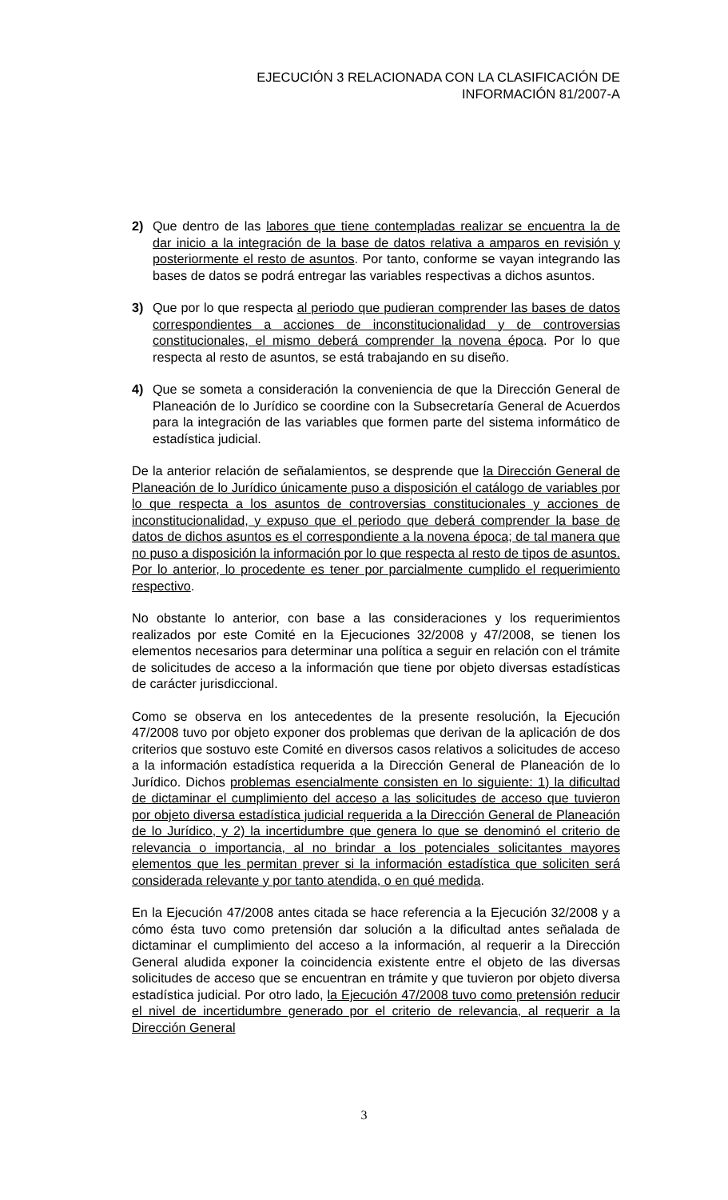EJECUCIÓN 3 RELACIONADA CON LA CLASIFICACIÓN DE
INFORMACIÓN 81/2007-A
2) Que dentro de las labores que tiene contempladas realizar se encuentra la de dar inicio a la integración de la base de datos relativa a amparos en revisión y posteriormente el resto de asuntos. Por tanto, conforme se vayan integrando las bases de datos se podrá entregar las variables respectivas a dichos asuntos.
3) Que por lo que respecta al periodo que pudieran comprender las bases de datos correspondientes a acciones de inconstitucionalidad y de controversias constitucionales, el mismo deberá comprender la novena época. Por lo que respecta al resto de asuntos, se está trabajando en su diseño.
4) Que se someta a consideración la conveniencia de que la Dirección General de Planeación de lo Jurídico se coordine con la Subsecretaría General de Acuerdos para la integración de las variables que formen parte del sistema informático de estadística judicial.
De la anterior relación de señalamientos, se desprende que la Dirección General de Planeación de lo Jurídico únicamente puso a disposición el catálogo de variables por lo que respecta a los asuntos de controversias constitucionales y acciones de inconstitucionalidad, y expuso que el periodo que deberá comprender la base de datos de dichos asuntos es el correspondiente a la novena época; de tal manera que no puso a disposición la información por lo que respecta al resto de tipos de asuntos. Por lo anterior, lo procedente es tener por parcialmente cumplido el requerimiento respectivo.
No obstante lo anterior, con base a las consideraciones y los requerimientos realizados por este Comité en la Ejecuciones 32/2008 y 47/2008, se tienen los elementos necesarios para determinar una política a seguir en relación con el trámite de solicitudes de acceso a la información que tiene por objeto diversas estadísticas de carácter jurisdiccional.
Como se observa en los antecedentes de la presente resolución, la Ejecución 47/2008 tuvo por objeto exponer dos problemas que derivan de la aplicación de dos criterios que sostuvo este Comité en diversos casos relativos a solicitudes de acceso a la información estadística requerida a la Dirección General de Planeación de lo Jurídico. Dichos problemas esencialmente consisten en lo siguiente: 1) la dificultad de dictaminar el cumplimiento del acceso a las solicitudes de acceso que tuvieron por objeto diversa estadística judicial requerida a la Dirección General de Planeación de lo Jurídico, y 2) la incertidumbre que genera lo que se denominó el criterio de relevancia o importancia, al no brindar a los potenciales solicitantes mayores elementos que les permitan prever si la información estadística que soliciten será considerada relevante y por tanto atendida, o en qué medida.
En la Ejecución 47/2008 antes citada se hace referencia a la Ejecución 32/2008 y a cómo ésta tuvo como pretensión dar solución a la dificultad antes señalada de dictaminar el cumplimiento del acceso a la información, al requerir a la Dirección General aludida exponer la coincidencia existente entre el objeto de las diversas solicitudes de acceso que se encuentran en trámite y que tuvieron por objeto diversa estadística judicial. Por otro lado, la Ejecución 47/2008 tuvo como pretensión reducir el nivel de incertidumbre generado por el criterio de relevancia, al requerir a la Dirección General
3